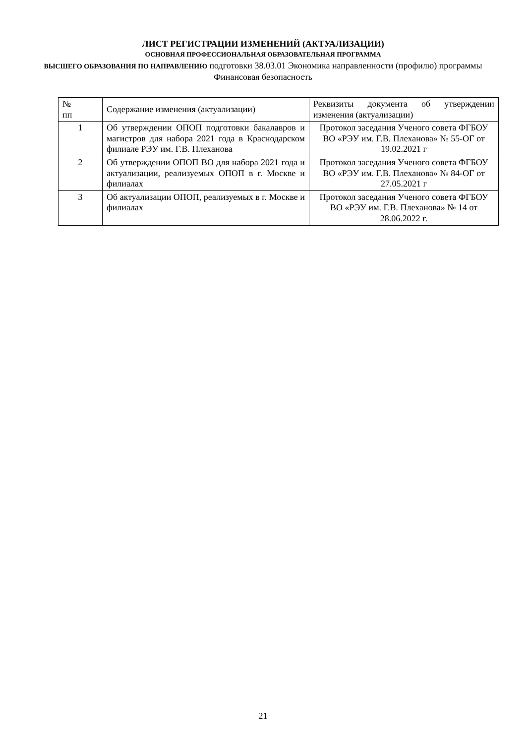ЛИСТ РЕГИСТРАЦИИ ИЗМЕНЕНИЙ (АКТУАЛИЗАЦИИ)
ОСНОВНАЯ ПРОФЕССИОНАЛЬНАЯ ОБРАЗОВАТЕЛЬНАЯ ПРОГРАММА
ВЫСШЕГО ОБРАЗОВАНИЯ ПО НАПРАВЛЕНИЮ подготовки 38.03.01 Экономика направленности (профилю) программы Финансовая безопасность
| № пп | Содержание изменения (актуализации) | Реквизиты документа об утверждении изменения (актуализации) |
| 1 | Об утверждении ОПОП подготовки бакалавров и магистров для набора 2021 года в Краснодарском филиале РЭУ им. Г.В. Плеханова | Протокол заседания Ученого совета ФГБОУ ВО «РЭУ им. Г.В. Плеханова» № 55-ОГ от 19.02.2021 г |
| 2 | Об утверждении ОПОП ВО для набора 2021 года и актуализации, реализуемых ОПОП в г. Москве и филиалах | Протокол заседания Ученого совета ФГБОУ ВО «РЭУ им. Г.В. Плеханова» № 84-ОГ от 27.05.2021 г |
| 3 | Об актуализации ОПОП, реализуемых в г. Москве и филиалах | Протокол заседания Ученого совета ФГБОУ ВО «РЭУ им. Г.В. Плеханова» № 14 от 28.06.2022 г. |
21